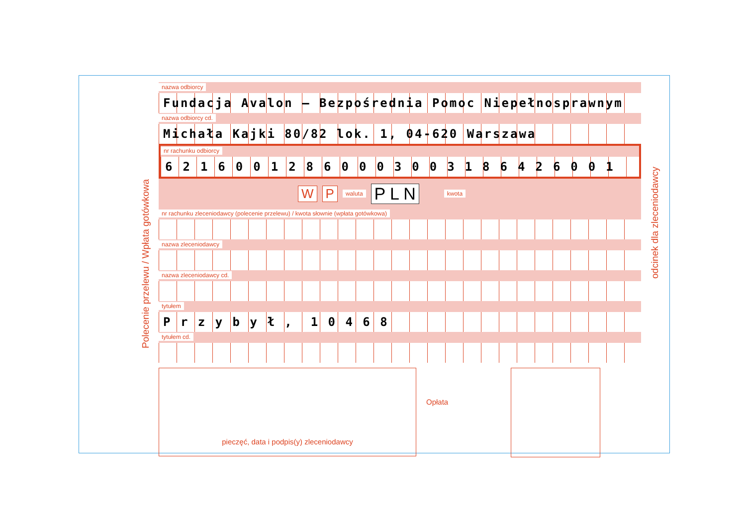Polecenie przelewu / Wpłata gotówkowa
odcinek dla zleceniodawcy
nazwa odbiorcy
Fundacja Avalon – Bezpośrednia Pomoc Niepełnosprawnym
nazwa odbiorcy cd.
Michała Kajki 80/82 lok. 1, 04-620 Warszawa
nr rachunku odbiorcy
62160012860003003186426001
W P waluta P L N kwota
nr rachunku zleceniodawcy (polecenie przelewu) / kwota słownie (wpłata gotówkowa)
nazwa zleceniodawcy
nazwa zleceniodawcy cd.
tytułem
P r z y b y ł , 1 0 4 6 8
tytułem cd.
pieczęć, data i podpis(y) zleceniodawcy
Opłata